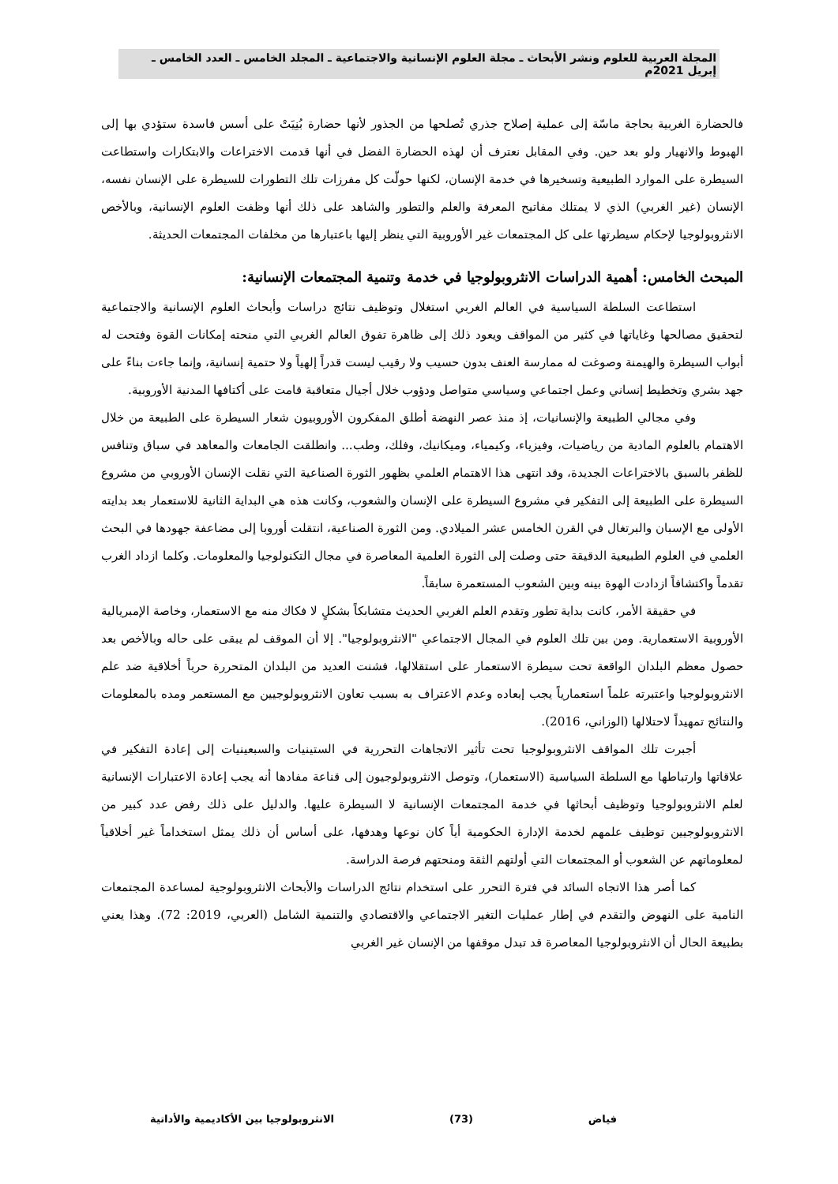المجلة العربية للعلوم ونشر الأبحاث ـ مجلة العلوم الإنسانية والاجتماعية ـ المجلد الخامس ـ العدد الخامس ـ إبريل 2021م
فالحضارة الغربية بحاجة ماسّة إلى عملية إصلاح جذري تُصلحها من الجذور لأنها حضارة بُنِيَتْ على أسس فاسدة ستؤدي بها إلى الهبوط والانهيار ولو بعد حين. وفي المقابل نعترف أن لهذه الحضارة الفضل في أنها قدمت الاختراعات والابتكارات واستطاعت السيطرة على الموارد الطبيعية وتسخيرها في خدمة الإنسان، لكنها حولّت كل مفرزات تلك التطورات للسيطرة على الإنسان نفسه، الإنسان (غير الغربي) الذي لا يمتلك مفاتيح المعرفة والعلم والتطور والشاهد على ذلك أنها وظفت العلوم الإنسانية، وبالأخص الانثروبولوجيا لإحكام سيطرتها على كل المجتمعات غير الأوروبية التي ينظر إليها باعتبارها من مخلفات المجتمعات الحديثة.
المبحث الخامس: أهمية الدراسات الانثروبولوجيا في خدمة وتنمية المجتمعات الإنسانية:
استطاعت السلطة السياسية في العالم الغربي استغلال وتوظيف نتائج دراسات وأبحاث العلوم الإنسانية والاجتماعية لتحقيق مصالحها وغاياتها في كثير من المواقف ويعود ذلك إلى ظاهرة تفوق العالم الغربي التي منحته إمكانات القوة وفتحت له أبواب السيطرة والهيمنة وصوغت له ممارسة العنف بدون حسيب ولا رقيب ليست قدراً إلهياً ولا حتمية إنسانية، وإنما جاءت بناءً على جهد بشري وتخطيط إنساني وعمل اجتماعي وسياسي متواصل ودؤوب خلال أجيال متعاقبة قامت على أكتافها المدنية الأوروبية.
وفي مجالي الطبيعة والإنسانيات، إذ منذ عصر النهضة أطلق المفكرون الأوروبيون شعار السيطرة على الطبيعة من خلال الاهتمام بالعلوم المادية من رياضيات، وفيزياء، وكيمياء، وميكانيك، وفلك، وطب... وانطلقت الجامعات والمعاهد في سباق وتنافس للظفر بالسبق بالاختراعات الجديدة، وقد انتهى هذا الاهتمام العلمي بظهور الثورة الصناعية التي نقلت الإنسان الأوروبي من مشروع السيطرة على الطبيعة إلى التفكير في مشروع السيطرة على الإنسان والشعوب، وكانت هذه هي البداية الثانية للاستعمار بعد بدايته الأولى مع الإسبان والبرتغال في القرن الخامس عشر الميلادي. ومن الثورة الصناعية، انتقلت أوروبا إلى مضاعفة جهودها في البحث العلمي في العلوم الطبيعية الدقيقة حتى وصلت إلى الثورة العلمية المعاصرة في مجال التكنولوجيا والمعلومات. وكلما ازداد الغرب تقدماً واكتشافاً ازدادت الهوة بينه وبين الشعوب المستعمرة سابقاً.
في حقيقة الأمر، كانت بداية تطور وتقدم العلم الغربي الحديث متشابكاً بشكلٍ لا فكاك منه مع الاستعمار، وخاصة الإمبريالية الأوروبية الاستعمارية. ومن بين تلك العلوم في المجال الاجتماعي "الانثروبولوجيا". إلا أن الموقف لم يبقى على حاله وبالأخص بعد حصول معظم البلدان الواقعة تحت سيطرة الاستعمار على استقلالها، فشنت العديد من البلدان المتحررة حرباً أخلاقية ضد علم الانثروبولوجيا واعتبرته علماً استعمارياً يجب إبعاده وعدم الاعتراف به بسبب تعاون الانثروبولوجيين مع المستعمر ومده بالمعلومات والنتائج تمهيداً لاحتلالها (الوزاني، 2016).
أجبرت تلك المواقف الانثروبولوجيا تحت تأثير الاتجاهات التحررية في الستينيات والسبعينيات إلى إعادة التفكير في علاقاتها وارتباطها مع السلطة السياسية (الاستعمار)، وتوصل الانثروبولوجيون إلى قناعة مفادها أنه يجب إعادة الاعتبارات الإنسانية لعلم الانثروبولوجيا وتوظيف أبحاثها في خدمة المجتمعات الإنسانية لا السيطرة عليها. والدليل على ذلك رفض عدد كبير من الانثروبولوجيين توظيف علمهم لخدمة الإدارة الحكومية أياً كان نوعها وهدفها، على أساس أن ذلك يمثل استخداماً غير أخلاقياً لمعلوماتهم عن الشعوب أو المجتمعات التي أولتهم الثقة ومنحتهم فرصة الدراسة.
كما أصر هذا الاتجاه السائد في فترة التحرر على استخدام نتائج الدراسات والأبحاث الانثروبولوجية لمساعدة المجتمعات النامية على النهوض والتقدم في إطار عمليات التغير الاجتماعي والاقتصادي والتنمية الشامل (العربي، 2019: 72). وهذا يعني بطبيعة الحال أن الانثروبولوجيا المعاصرة قد تبدل موقفها من الإنسان غير الغربي
فياض (73) الانثروبولوجيا بين الأكاديمية والأداتية